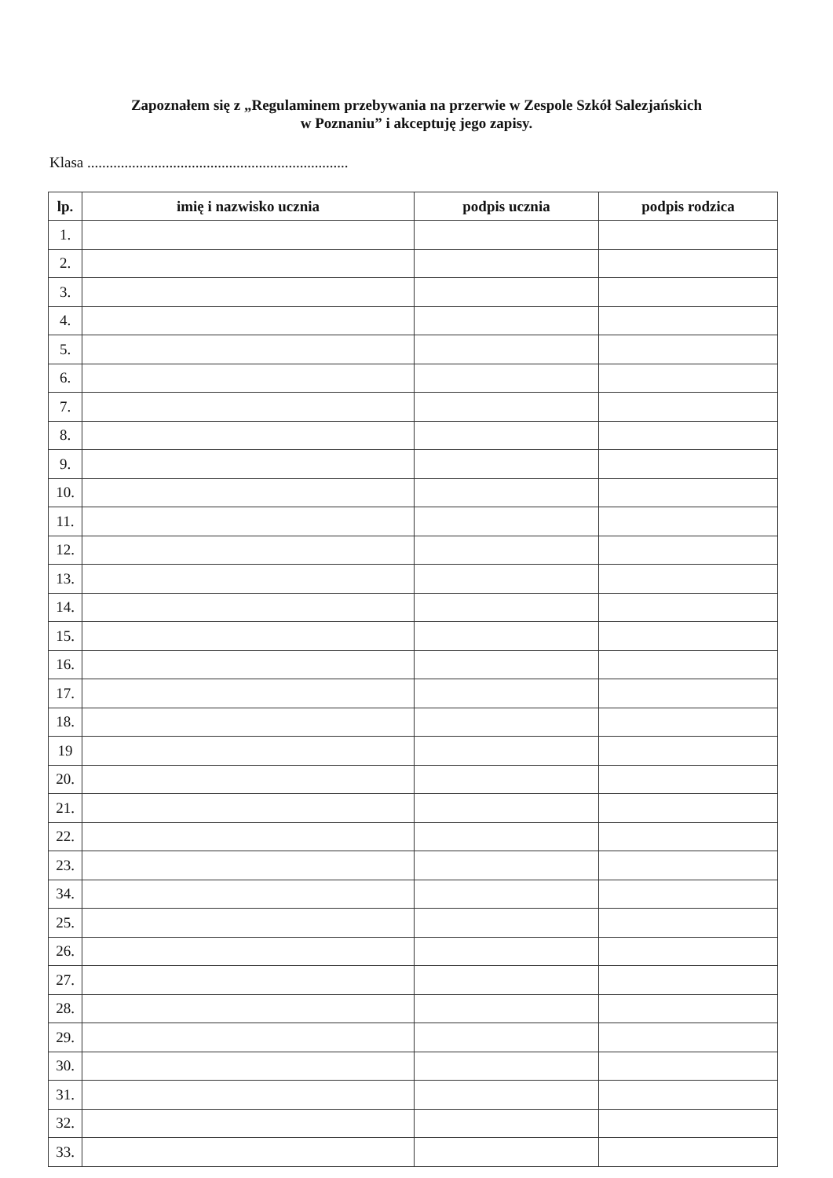Zapoznałem się z „Regulaminem przebywania na przerwie w Zespole Szkół Salezjańskich
w Poznaniu” i akceptuję jego zapisy.
Klasa ......................................................................
| lp. | imię i nazwisko ucznia | podpis ucznia | podpis rodzica |
| --- | --- | --- | --- |
| 1. | | | |
| 2. | | | |
| 3. | | | |
| 4. | | | |
| 5. | | | |
| 6. | | | |
| 7. | | | |
| 8. | | | |
| 9. | | | |
| 10. | | | |
| 11. | | | |
| 12. | | | |
| 13. | | | |
| 14. | | | |
| 15. | | | |
| 16. | | | |
| 17. | | | |
| 18. | | | |
| 19 | | | |
| 20. | | | |
| 21. | | | |
| 22. | | | |
| 23. | | | |
| 34. | | | |
| 25. | | | |
| 26. | | | |
| 27. | | | |
| 28. | | | |
| 29. | | | |
| 30. | | | |
| 31. | | | |
| 32. | | | |
| 33. | | | |